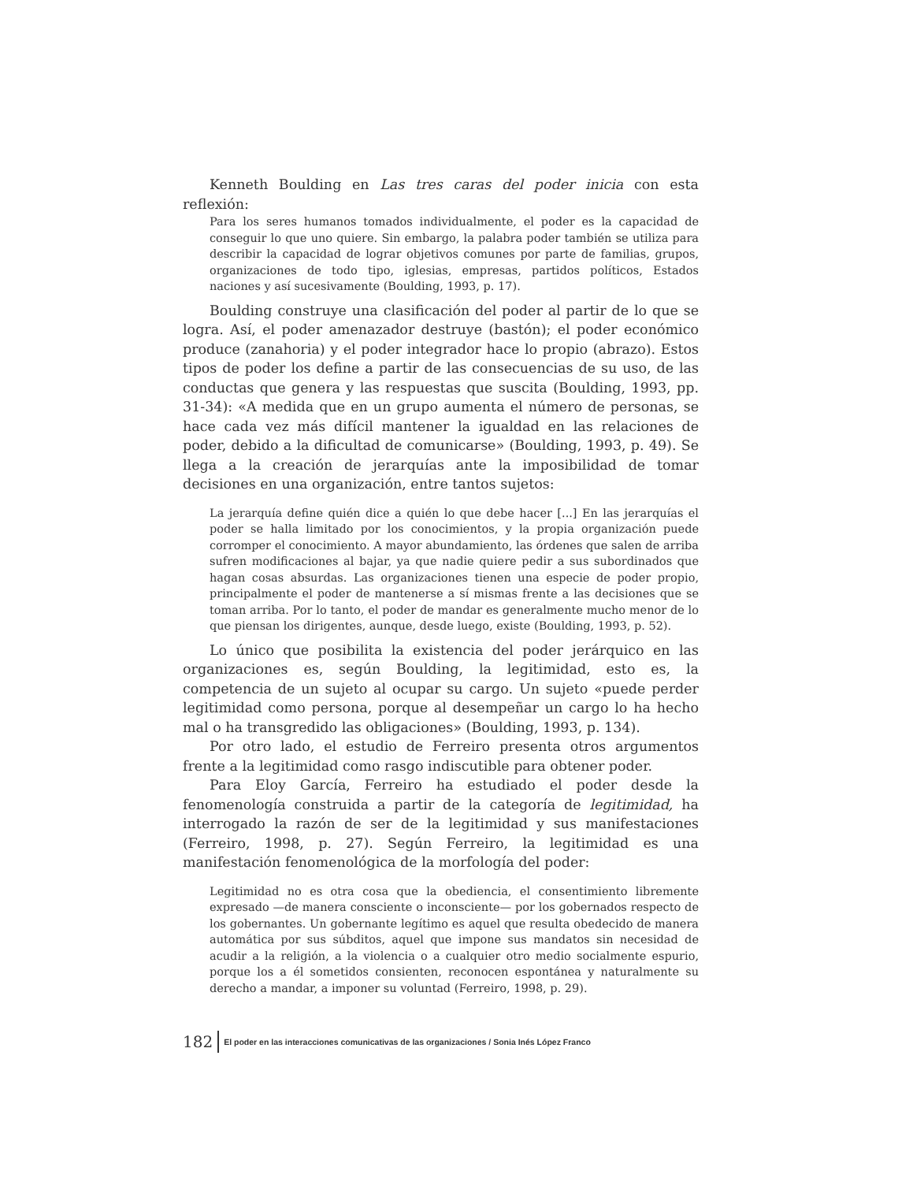Kenneth Boulding en Las tres caras del poder inicia con esta reflexión:
Para los seres humanos tomados individualmente, el poder es la capacidad de conseguir lo que uno quiere. Sin embargo, la palabra poder también se utiliza para describir la capacidad de lograr objetivos comunes por parte de familias, grupos, organizaciones de todo tipo, iglesias, empresas, partidos políticos, Estados naciones y así sucesivamente (Boulding, 1993, p. 17).
Boulding construye una clasificación del poder al partir de lo que se logra. Así, el poder amenazador destruye (bastón); el poder económico produce (zanahoria) y el poder integrador hace lo propio (abrazo). Estos tipos de poder los define a partir de las consecuencias de su uso, de las conductas que genera y las respuestas que suscita (Boulding, 1993, pp. 31-34): «A medida que en un grupo aumenta el número de personas, se hace cada vez más difícil mantener la igualdad en las relaciones de poder, debido a la dificultad de comunicarse» (Boulding, 1993, p. 49). Se llega a la creación de jerarquías ante la imposibilidad de tomar decisiones en una organización, entre tantos sujetos:
La jerarquía define quién dice a quién lo que debe hacer [...] En las jerarquías el poder se halla limitado por los conocimientos, y la propia organización puede corromper el conocimiento. A mayor abundamiento, las órdenes que salen de arriba sufren modificaciones al bajar, ya que nadie quiere pedir a sus subordinados que hagan cosas absurdas. Las organizaciones tienen una especie de poder propio, principalmente el poder de mantenerse a sí mismas frente a las decisiones que se toman arriba. Por lo tanto, el poder de mandar es generalmente mucho menor de lo que piensan los dirigentes, aunque, desde luego, existe (Boulding, 1993, p. 52).
Lo único que posibilita la existencia del poder jerárquico en las organizaciones es, según Boulding, la legitimidad, esto es, la competencia de un sujeto al ocupar su cargo. Un sujeto «puede perder legitimidad como persona, porque al desempeñar un cargo lo ha hecho mal o ha transgredido las obligaciones» (Boulding, 1993, p. 134).
Por otro lado, el estudio de Ferreiro presenta otros argumentos frente a la legitimidad como rasgo indiscutible para obtener poder.
Para Eloy García, Ferreiro ha estudiado el poder desde la fenomenología construida a partir de la categoría de legitimidad, ha interrogado la razón de ser de la legitimidad y sus manifestaciones (Ferreiro, 1998, p. 27). Según Ferreiro, la legitimidad es una manifestación fenomenológica de la morfología del poder:
Legitimidad no es otra cosa que la obediencia, el consentimiento libremente expresado —de manera consciente o inconsciente— por los gobernados respecto de los gobernantes. Un gobernante legítimo es aquel que resulta obedecido de manera automática por sus súbditos, aquel que impone sus mandatos sin necesidad de acudir a la religión, a la violencia o a cualquier otro medio socialmente espurio, porque los a él sometidos consienten, reconocen espontánea y naturalmente su derecho a mandar, a imponer su voluntad (Ferreiro, 1998, p. 29).
182 El poder en las interacciones comunicativas de las organizaciones / Sonia Inés López Franco